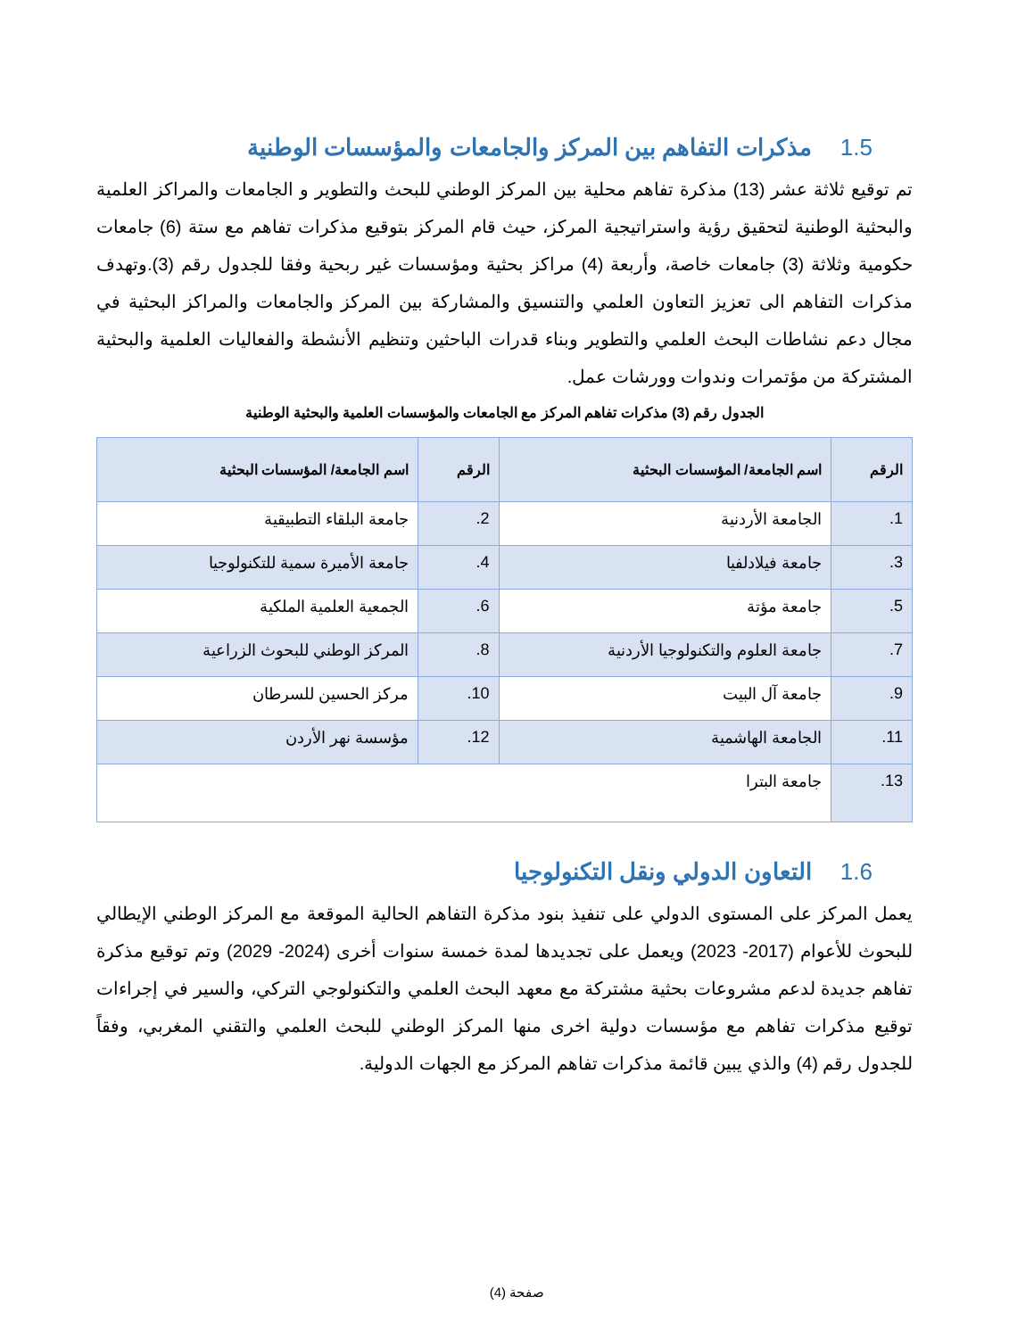1.5 مذكرات التفاهم بين المركز والجامعات والمؤسسات الوطنية
تم توقيع ثلاثة عشر (13) مذكرة تفاهم محلية بين المركز الوطني للبحث والتطوير و الجامعات والمراكز العلمية والبحثية الوطنية لتحقيق رؤية واستراتيجية المركز، حيث قام المركز بتوقيع مذكرات تفاهم مع ستة (6) جامعات حكومية وثلاثة (3) جامعات خاصة، وأربعة (4) مراكز بحثية ومؤسسات غير ربحية وفقا للجدول رقم (3).وتهدف مذكرات التفاهم الى تعزيز التعاون العلمي والتنسيق والمشاركة بين المركز والجامعات والمراكز البحثية في مجال دعم نشاطات البحث العلمي والتطوير وبناء قدرات الباحثين وتنظيم الأنشطة والفعاليات العلمية والبحثية المشتركة من مؤتمرات وندوات وورشات عمل.
الجدول رقم (3) مذكرات تفاهم المركز مع الجامعات والمؤسسات العلمية والبحثية الوطنية
| الرقم | اسم الجامعة/ المؤسسات البحثية | الرقم | اسم الجامعة/ المؤسسات البحثية |
| --- | --- | --- | --- |
| 1. | الجامعة الأردنية | 2. | جامعة البلقاء التطبيقية |
| 3. | جامعة فيلادلفيا | 4. | جامعة الأميرة سمية للتكنولوجيا |
| 5. | جامعة مؤتة | 6. | الجمعية العلمية الملكية |
| 7. | جامعة العلوم والتكنولوجيا الأردنية | 8. | المركز الوطني للبحوث الزراعية |
| 9. | جامعة آل البيت | 10. | مركز الحسين للسرطان |
| 11. | الجامعة الهاشمية | 12. | مؤسسة نهر الأردن |
| 13. | جامعة البترا | | |
1.6 التعاون الدولي ونقل التكنولوجيا
يعمل المركز على المستوى الدولي على تنفيذ بنود مذكرة التفاهم الحالية الموقعة مع المركز الوطني الإيطالي للبحوث للأعوام (2017- 2023) ويعمل على تجديدها لمدة خمسة سنوات أخرى (2024- 2029) وتم توقيع مذكرة تفاهم جديدة لدعم مشروعات بحثية مشتركة مع معهد البحث العلمي والتكنولوجي التركي، والسير في إجراءات توقيع مذكرات تفاهم مع مؤسسات دولية اخرى منها المركز الوطني للبحث العلمي والتقني المغربي، وفقاً للجدول رقم (4) والذي يبين قائمة مذكرات تفاهم المركز مع الجهات الدولية.
صفحة (4)